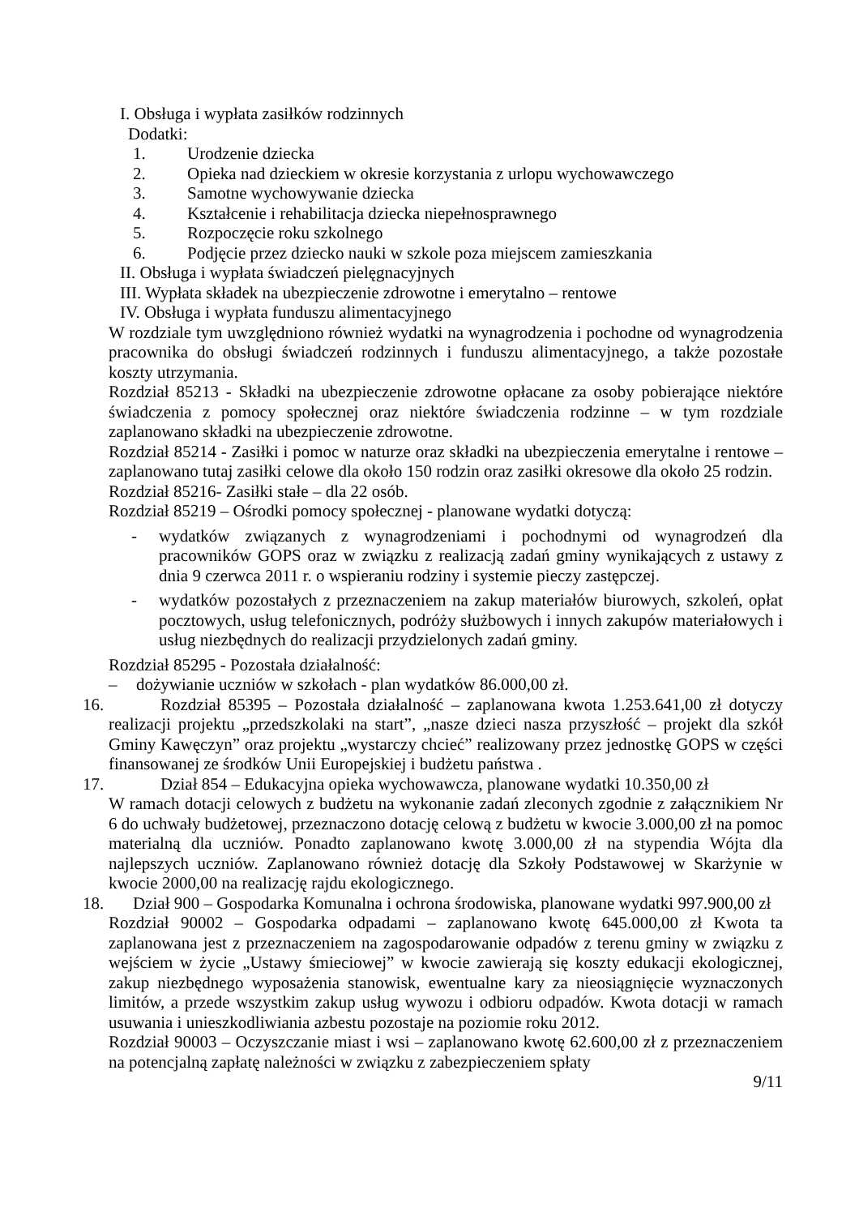I. Obsługa i wypłata zasiłków rodzinnych
Dodatki:
1. Urodzenie dziecka
2. Opieka nad dzieckiem w okresie korzystania z urlopu wychowawczego
3. Samotne wychowywanie dziecka
4. Kształcenie i rehabilitacja dziecka niepełnosprawnego
5. Rozpoczęcie roku szkolnego
6. Podjęcie przez dziecko nauki w szkole poza miejscem zamieszkania
II. Obsługa i wypłata świadczeń pielęgnacyjnych
III. Wypłata składek na ubezpieczenie zdrowotne i emerytalno – rentowe
IV. Obsługa i wypłata funduszu alimentacyjnego
W rozdziale tym uwzględniono również wydatki na wynagrodzenia i pochodne od wynagrodzenia pracownika do obsługi świadczeń rodzinnych i funduszu alimentacyjnego, a także pozostałe koszty utrzymania.
Rozdział 85213 - Składki na ubezpieczenie zdrowotne opłacane za osoby pobierające niektóre świadczenia z pomocy społecznej oraz niektóre świadczenia rodzinne – w tym rozdziale zaplanowano składki na ubezpieczenie zdrowotne.
Rozdział 85214 - Zasiłki i pomoc w naturze oraz składki na ubezpieczenia emerytalne i rentowe – zaplanowano tutaj zasiłki celowe dla około 150 rodzin oraz zasiłki okresowe dla około 25 rodzin.
Rozdział 85216- Zasiłki stałe – dla 22 osób.
Rozdział 85219 – Ośrodki pomocy społecznej - planowane wydatki dotyczą:
- wydatków związanych z wynagrodzeniami i pochodnymi od wynagrodzeń dla pracowników GOPS oraz w związku z realizacją zadań gminy wynikających z ustawy z dnia 9 czerwca 2011 r. o wspieraniu rodziny i systemie pieczy zastępczej.
- wydatków pozostałych z przeznaczeniem na zakup materiałów biurowych, szkoleń, opłat pocztowych, usług telefonicznych, podróży służbowych i innych zakupów materiałowych i usług niezbędnych do realizacji przydzielonych zadań gminy.
Rozdział 85295 - Pozostała działalność:
– dożywianie uczniów w szkołach - plan wydatków 86.000,00 zł.
16.
Rozdział 85395 – Pozostała działalność – zaplanowana kwota 1.253.641,00 zł dotyczy realizacji projektu „przedszkolaki na start”, „nasze dzieci nasza przyszłość – projekt dla szkół Gminy Kawęczyn” oraz projektu „wystarczy chcieć” realizowany przez jednostkę GOPS w części finansowanej ze środków Unii Europejskiej i budżetu państwa .
17.
Dział 854 – Edukacyjna opieka wychowawcza, planowane wydatki 10.350,00 zł
W ramach dotacji celowych z budżetu na wykonanie zadań zleconych zgodnie z załącznikiem Nr 6 do uchwały budżetowej, przeznaczono dotację celową z budżetu w kwocie 3.000,00 zł na pomoc materialną dla uczniów. Ponadto zaplanowano kwotę 3.000,00 zł na stypendia Wójta dla najlepszych uczniów. Zaplanowano również dotację dla Szkoły Podstawowej w Skarżynie w kwocie 2000,00 na realizację rajdu ekologicznego.
18.
Dział 900 – Gospodarka Komunalna i ochrona środowiska, planowane wydatki 997.900,00 zł
Rozdział 90002 – Gospodarka odpadami – zaplanowano kwotę 645.000,00 zł Kwota ta zaplanowana jest z przeznaczeniem na zagospodarowanie odpadów z terenu gminy w związku z wejściem w życie „Ustawy śmieciowej” w kwocie zawierają się koszty edukacji ekologicznej, zakup niezbędnego wyposażenia stanowisk, ewentualne kary za nieosiągnięcie wyznaczonych limitów, a przede wszystkim zakup usług wywozu i odbioru odpadów. Kwota dotacji w ramach usuwania i unieszkodliwiania azbestu pozostaje na poziomie roku 2012.
Rozdział 90003 – Oczyszczanie miast i wsi – zaplanowano kwotę 62.600,00 zł z przeznaczeniem na potencjalną zapłatę należności w związku z zabezpieczeniem spłaty
9/11